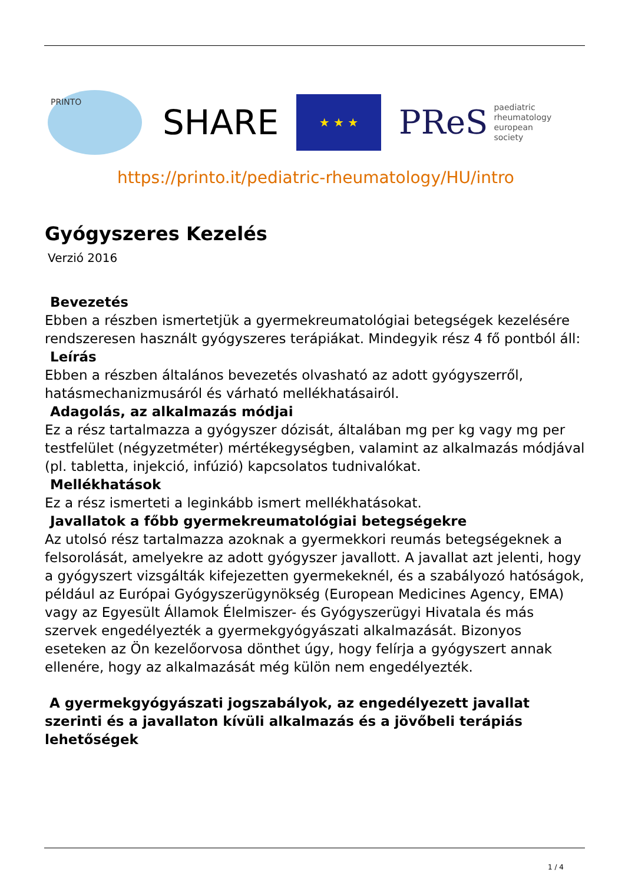PRINTO
SHARE
★ ★ ★
PReS paediatric
rheumatology
european
society
https://printo.it/pediatric-rheumatology/HU/intro
Gyógyszeres Kezelés
Verzió 2016
Bevezetés
Ebben a részben ismertetjük a gyermekreumatológiai betegségek kezelésére rendszeresen használt gyógyszeres terápiákat. Mindegyik rész 4 fő pontból áll:
Leírás
Ebben a részben általános bevezetés olvasható az adott gyógyszerről, hatásmechanizmusáról és várható mellékhatásairól.
Adagolás, az alkalmazás módjai
Ez a rész tartalmazza a gyógyszer dózisát, általában mg per kg vagy mg per testfelület (négyzetméter) mértékegységben, valamint az alkalmazás módjával (pl. tabletta, injekció, infúzió) kapcsolatos tudnivalókat.
Mellékhatások
Ez a rész ismerteti a leginkább ismert mellékhatásokat.
Javallatok a főbb gyermekreumatológiai betegségekre
Az utolsó rész tartalmazza azoknak a gyermekkori reumás betegségeknek a felsorolását, amelyekre az adott gyógyszer javallott. A javallat azt jelenti, hogy a gyógyszert vizsgálták kifejezetten gyermekeknél, és a szabályozó hatóságok, például az Európai Gyógyszerügynökség (European Medicines Agency, EMA) vagy az Egyesült Államok Élelmiszer- és Gyógyszerügyi Hivatala és más szervek engedélyezték a gyermekgyógyászati alkalmazását. Bizonyos eseteken az Ön kezelőorvosa dönthet úgy, hogy felírja a gyógyszert annak ellenére, hogy az alkalmazását még külön nem engedélyezték.
A gyermekgyógyászati jogszabályok, az engedélyezett javallat szerinti és a javallaton kívüli alkalmazás és a jövőbeli terápiás lehetőségek
1 / 4